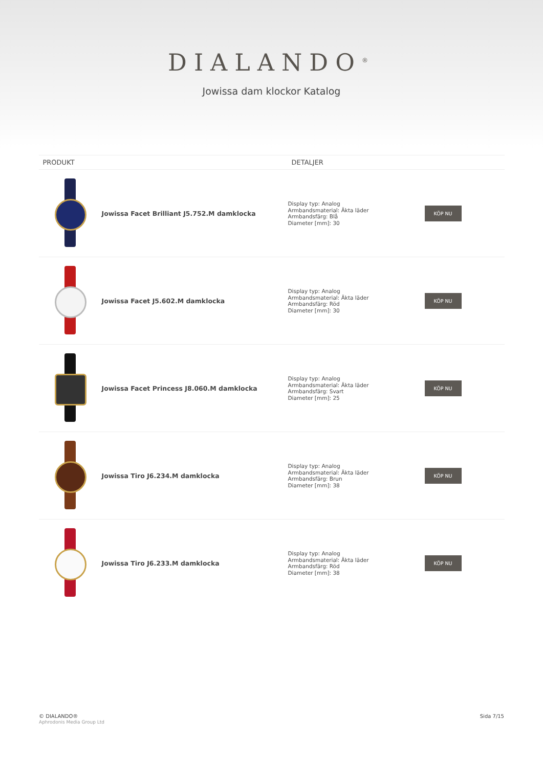DIALANDO<sup>®</sup>
Jowissa dam klockor Katalog
| PRODUKT | | DETALJER | |
| --- | --- | --- | --- |
| | Jowissa Facet Brilliant J5.752.M damklocka | Display typ: Analog Armbandsmaterial: Äkta läder Armbandsfärg: Blå Diameter [mm]: 30 | KÖP NU |
| | Jowissa Facet J5.602.M damklocka | Display typ: Analog Armbandsmaterial: Äkta läder Armbandsfärg: Röd Diameter [mm]: 30 | KÖP NU |
| | Jowissa Facet Princess J8.060.M damklocka | Display typ: Analog Armbandsmaterial: Äkta läder Armbandsfärg: Svart Diameter [mm]: 25 | KÖP NU |
| | Jowissa Tiro J6.234.M damklocka | Display typ: Analog Armbandsmaterial: Äkta läder Armbandsfärg: Brun Diameter [mm]: 38 | KÖP NU |
| | Jowissa Tiro J6.233.M damklocka | Display typ: Analog Armbandsmaterial: Äkta läder Armbandsfärg: Röd Diameter [mm]: 38 | KÖP NU |
© DIALANDO®
Aphrodonis Media Group Ltd
Sida 7/15